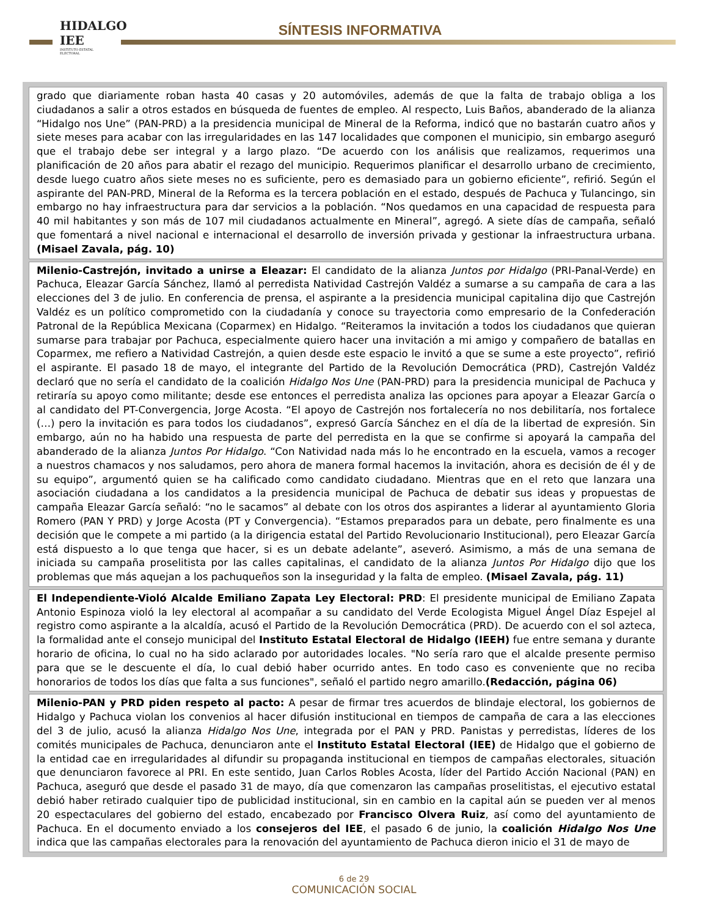HIDALGO
IEE
INSTITUTO ESTATAL ELECTORAL
SÍNTESIS INFORMATIVA
grado que diariamente roban hasta 40 casas y 20 automóviles, además de que la falta de trabajo obliga a los ciudadanos a salir a otros estados en búsqueda de fuentes de empleo. Al respecto, Luis Baños, abanderado de la alianza “Hidalgo nos Une” (PAN-PRD) a la presidencia municipal de Mineral de la Reforma, indicó que no bastarán cuatro años y siete meses para acabar con las irregularidades en las 147 localidades que componen el municipio, sin embargo aseguró que el trabajo debe ser integral y a largo plazo. “De acuerdo con los análisis que realizamos, requerimos una planificación de 20 años para abatir el rezago del municipio. Requerimos planificar el desarrollo urbano de crecimiento, desde luego cuatro años siete meses no es suficiente, pero es demasiado para un gobierno eficiente”, refirió. Según el aspirante del PAN-PRD, Mineral de la Reforma es la tercera población en el estado, después de Pachuca y Tulancingo, sin embargo no hay infraestructura para dar servicios a la población. “Nos quedamos en una capacidad de respuesta para 40 mil habitantes y son más de 107 mil ciudadanos actualmente en Mineral”, agregó. A siete días de campaña, señaló que fomentará a nivel nacional e internacional el desarrollo de inversión privada y gestionar la infraestructura urbana. (Misael Zavala, pág. 10)
Milenio-Castrejón, invitado a unirse a Eleazar: El candidato de la alianza Juntos por Hidalgo (PRI-Panal-Verde) en Pachuca, Eleazar García Sánchez, llamó al perredista Natividad Castrejón Valdéz a sumarse a su campaña de cara a las elecciones del 3 de julio. En conferencia de prensa, el aspirante a la presidencia municipal capitalina dijo que Castrejón Valdéz es un político comprometido con la ciudadanía y conoce su trayectoria como empresario de la Confederación Patronal de la República Mexicana (Coparmex) en Hidalgo. “Reiteramos la invitación a todos los ciudadanos que quieran sumarse para trabajar por Pachuca, especialmente quiero hacer una invitación a mi amigo y compañero de batallas en Coparmex, me refiero a Natividad Castrejón, a quien desde este espacio le invitó a que se sume a este proyecto”, refirió el aspirante. El pasado 18 de mayo, el integrante del Partido de la Revolución Democrática (PRD), Castrejón Valdéz declaró que no sería el candidato de la coalición Hidalgo Nos Une (PAN-PRD) para la presidencia municipal de Pachuca y retiraría su apoyo como militante; desde ese entonces el perredista analiza las opciones para apoyar a Eleazar García o al candidato del PT-Convergencia, Jorge Acosta. “El apoyo de Castrejón nos fortalecería no nos debilitaría, nos fortalece (…) pero la invitación es para todos los ciudadanos”, expresó García Sánchez en el día de la libertad de expresión. Sin embargo, aún no ha habido una respuesta de parte del perredista en la que se confirme si apoyará la campaña del abanderado de la alianza Juntos Por Hidalgo. “Con Natividad nada más lo he encontrado en la escuela, vamos a recoger a nuestros chamacos y nos saludamos, pero ahora de manera formal hacemos la invitación, ahora es decisión de él y de su equipo”, argumentó quien se ha calificado como candidato ciudadano. Mientras que en el reto que lanzara una asociación ciudadana a los candidatos a la presidencia municipal de Pachuca de debatir sus ideas y propuestas de campaña Eleazar García señaló: “no le sacamos” al debate con los otros dos aspirantes a liderar al ayuntamiento Gloria Romero (PAN Y PRD) y Jorge Acosta (PT y Convergencia). “Estamos preparados para un debate, pero finalmente es una decisión que le compete a mi partido (a la dirigencia estatal del Partido Revolucionario Institucional), pero Eleazar García está dispuesto a lo que tenga que hacer, si es un debate adelante”, aseveró. Asimismo, a más de una semana de iniciada su campaña proselitista por las calles capitalinas, el candidato de la alianza Juntos Por Hidalgo dijo que los problemas que más aquejan a los pachuqueños son la inseguridad y la falta de empleo. (Misael Zavala, pág. 11)
El Independiente-Violó Alcalde Emiliano Zapata Ley Electoral: PRD: El presidente municipal de Emiliano Zapata Antonio Espinoza violó la ley electoral al acompañar a su candidato del Verde Ecologista Miguel Ángel Díaz Espejel al registro como aspirante a la alcaldía, acusó el Partido de la Revolución Democrática (PRD). De acuerdo con el sol azteca, la formalidad ante el consejo municipal del Instituto Estatal Electoral de Hidalgo (IEEH) fue entre semana y durante horario de oficina, lo cual no ha sido aclarado por autoridades locales. "No sería raro que el alcalde presente permiso para que se le descuente el día, lo cual debió haber ocurrido antes. En todo caso es conveniente que no reciba honorarios de todos los días que falta a sus funciones", señaló el partido negro amarillo.(Redacción, página 06)
Milenio-PAN y PRD piden respeto al pacto: A pesar de firmar tres acuerdos de blindaje electoral, los gobiernos de Hidalgo y Pachuca violan los convenios al hacer difusión institucional en tiempos de campaña de cara a las elecciones del 3 de julio, acusó la alianza Hidalgo Nos Une, integrada por el PAN y PRD. Panistas y perredistas, líderes de los comités municipales de Pachuca, denunciaron ante el Instituto Estatal Electoral (IEE) de Hidalgo que el gobierno de la entidad cae en irregularidades al difundir su propaganda institucional en tiempos de campañas electorales, situación que denunciaron favorece al PRI. En este sentido, Juan Carlos Robles Acosta, líder del Partido Acción Nacional (PAN) en Pachuca, aseguró que desde el pasado 31 de mayo, día que comenzaron las campañas proselitistas, el ejecutivo estatal debió haber retirado cualquier tipo de publicidad institucional, sin en cambio en la capital aún se pueden ver al menos 20 espectaculares del gobierno del estado, encabezado por Francisco Olvera Ruiz, así como del ayuntamiento de Pachuca. En el documento enviado a los consejeros del IEE, el pasado 6 de junio, la coalición Hidalgo Nos Une indica que las campañas electorales para la renovación del ayuntamiento de Pachuca dieron inicio el 31 de mayo de
6 de 29
COMUNICACIÓN SOCIAL